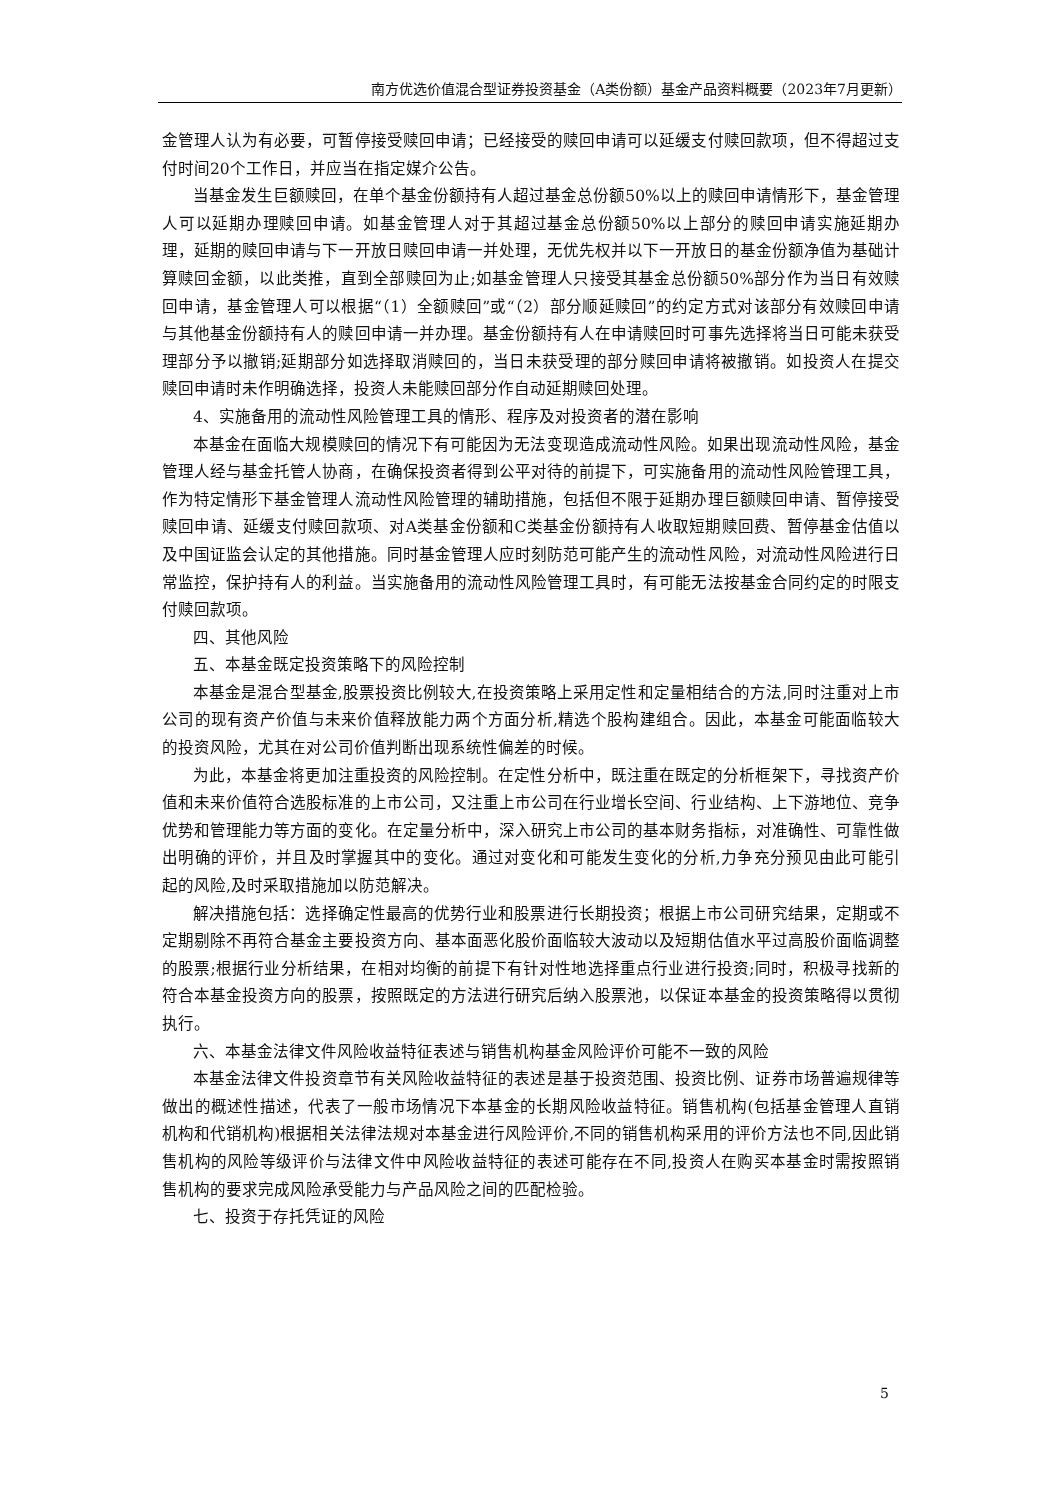南方优选价值混合型证券投资基金（A类份额）基金产品资料概要（2023年7月更新）
金管理人认为有必要，可暂停接受赎回申请；已经接受的赎回申请可以延缓支付赎回款项，但不得超过支付时间20个工作日，并应当在指定媒介公告。
当基金发生巨额赎回，在单个基金份额持有人超过基金总份额50%以上的赎回申请情形下，基金管理人可以延期办理赎回申请。如基金管理人对于其超过基金总份额50%以上部分的赎回申请实施延期办理，延期的赎回申请与下一开放日赎回申请一并处理，无优先权并以下一开放日的基金份额净值为基础计算赎回金额，以此类推，直到全部赎回为止;如基金管理人只接受其基金总份额50%部分作为当日有效赎回申请，基金管理人可以根据“（1）全额赎回”或“（2）部分顺延赎回”的约定方式对该部分有效赎回申请与其他基金份额持有人的赎回申请一并办理。基金份额持有人在申请赎回时可事先选择将当日可能未获受理部分予以撤销;延期部分如选择取消赎回的，当日未获受理的部分赎回申请将被撤销。如投资人在提交赎回申请时未作明确选择，投资人未能赎回部分作自动延期赎回处理。
4、实施备用的流动性风险管理工具的情形、程序及对投资者的潜在影响
本基金在面临大规模赎回的情况下有可能因为无法变现造成流动性风险。如果出现流动性风险，基金管理人经与基金托管人协商，在确保投资者得到公平对待的前提下，可实施备用的流动性风险管理工具，作为特定情形下基金管理人流动性风险管理的辅助措施，包括但不限于延期办理巨额赎回申请、暂停接受赎回申请、延缓支付赎回款项、对A类基金份额和C类基金份额持有人收取短期赎回费、暂停基金估值以及中国证监会认定的其他措施。同时基金管理人应时刻防范可能产生的流动性风险，对流动性风险进行日常监控，保护持有人的利益。当实施备用的流动性风险管理工具时，有可能无法按基金合同约定的时限支付赎回款项。
四、其他风险
五、本基金既定投资策略下的风险控制
本基金是混合型基金,股票投资比例较大,在投资策略上采用定性和定量相结合的方法,同时注重对上市公司的现有资产价值与未来价值释放能力两个方面分析,精选个股构建组合。因此，本基金可能面临较大的投资风险，尤其在对公司价值判断出现系统性偏差的时候。
为此，本基金将更加注重投资的风险控制。在定性分析中，既注重在既定的分析框架下，寻找资产价值和未来价值符合选股标准的上市公司，又注重上市公司在行业增长空间、行业结构、上下游地位、竞争优势和管理能力等方面的变化。在定量分析中，深入研究上市公司的基本财务指标，对准确性、可靠性做出明确的评价，并且及时掌握其中的变化。通过对变化和可能发生变化的分析,力争充分预见由此可能引起的风险,及时采取措施加以防范解决。
解决措施包括：选择确定性最高的优势行业和股票进行长期投资；根据上市公司研究结果，定期或不定期剔除不再符合基金主要投资方向、基本面恶化股价面临较大波动以及短期估值水平过高股价面临调整的股票;根据行业分析结果，在相对均衡的前提下有针对性地选择重点行业进行投资;同时，积极寻找新的符合本基金投资方向的股票，按照既定的方法进行研究后纳入股票池，以保证本基金的投资策略得以贯彻执行。
六、本基金法律文件风险收益特征表述与销售机构基金风险评价可能不一致的风险
本基金法律文件投资章节有关风险收益特征的表述是基于投资范围、投资比例、证券市场普遍规律等做出的概述性描述，代表了一般市场情况下本基金的长期风险收益特征。销售机构(包括基金管理人直销机构和代销机构)根据相关法律法规对本基金进行风险评价,不同的销售机构采用的评价方法也不同,因此销售机构的风险等级评价与法律文件中风险收益特征的表述可能存在不同,投资人在购买本基金时需按照销售机构的要求完成风险承受能力与产品风险之间的匹配检验。
七、投资于存托凭证的风险
5